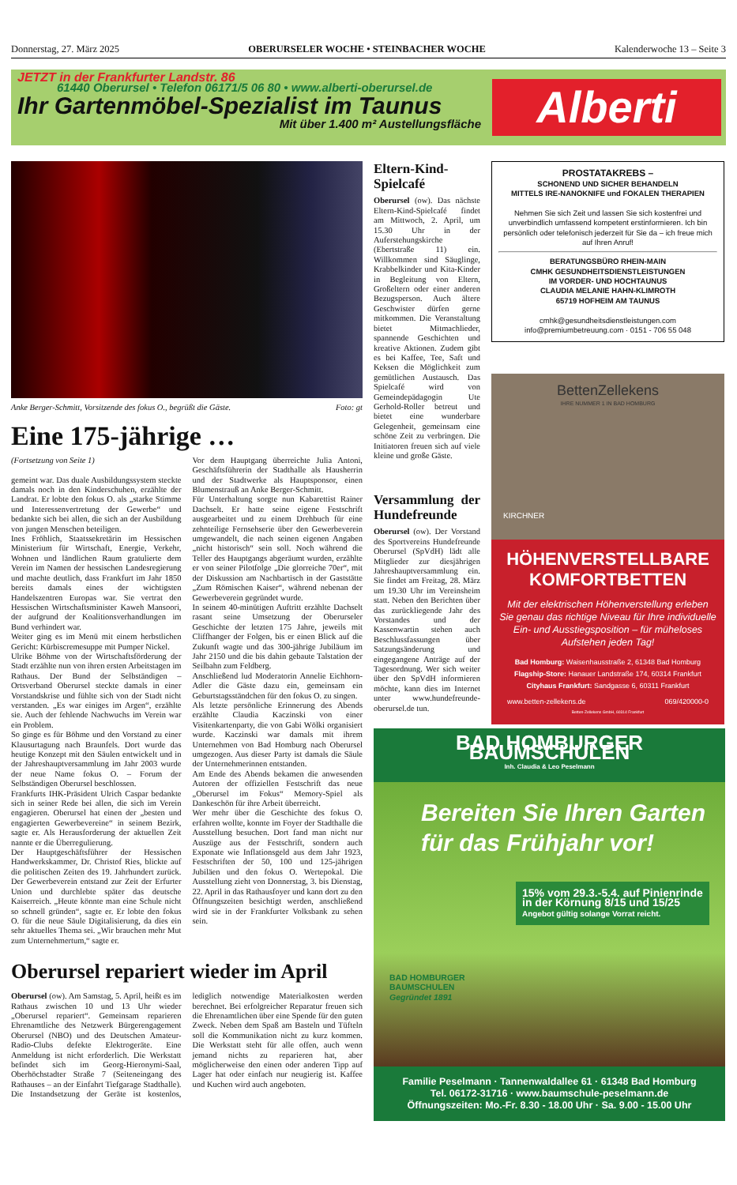Donnerstag, 27. März 2025 OBERURSELER WOCHE • STEINBACHER WOCHE Kalenderwoche 13 – Seite 3
JETZT in der Frankfurter Landstr. 86
61440 Oberursel • Telefon 06171/5 06 80 • www.alberti-oberursel.de
Ihr Gartenmöbel-Spezialist im Taunus
Mit über 1.400 m² Austellungsfläche
Alberti
Anke Berger-Schmitt, Vorsitzende des fokus O., begrüßt die Gäste. Foto: gt
Eine 175-jährige …
(Fortsetzung von Seite 1)
gemeint war. Das duale Ausbildungssystem steckte damals noch in den Kinderschuhen, erzählte der Landrat. Er lobte den fokus O. als „starke Stimme und Interessenvertretung der Gewerbe“ und bedankte sich bei allen, die sich an der Ausbildung von jungen Menschen beteiligen.
Ines Fröhlich, Staatssekretärin im Hessischen Ministerium für Wirtschaft, Energie, Verkehr, Wohnen und ländlichen Raum gratulierte dem Verein im Namen der hessischen Landesregierung und machte deutlich, dass Frankfurt im Jahr 1850 bereits damals eines der wichtigsten Handelszentren Europas war. Sie vertrat den Hessischen Wirtschaftsminister Kaweh Mansoori, der aufgrund der Koalitionsverhandlungen im Bund verhindert war.
Weiter ging es im Menü mit einem herbstlichen Gericht: Kürbiscremesuppe mit Pumper Nickel.
Ulrike Böhme von der Wirtschaftsförderung der Stadt erzählte nun von ihren ersten Arbeitstagen im Rathaus. Der Bund der Selbständigen – Ortsverband Oberursel steckte damals in einer Vorstandskrise und fühlte sich von der Stadt nicht verstanden. „Es war einiges im Argen“, erzählte sie. Auch der fehlende Nachwuchs im Verein war ein Problem.
So ginge es für Böhme und den Vorstand zu einer Klausurtagung nach Braunfels. Dort wurde das heutige Konzept mit den Säulen entwickelt und in der Jahreshauptversammlung im Jahr 2003 wurde der neue Name fokus O. – Forum der Selbständigen Oberursel beschlossen.
Frankfurts IHK-Präsident Ulrich Caspar bedankte sich in seiner Rede bei allen, die sich im Verein engagieren. Oberursel hat einen der „besten und engagierten Gewerbevereine“ in seinem Bezirk, sagte er. Als Herausforderung der aktuellen Zeit nannte er die Überregulierung.
Der Hauptgeschäftsführer der Hessischen Handwerkskammer, Dr. Christof Ries, blickte auf die politischen Zeiten des 19. Jahrhundert zurück. Der Gewerbeverein entstand zur Zeit der Erfurter Union und durchlebte später das deutsche Kaiserreich. „Heute könnte man eine Schule nicht so schnell gründen“, sagte er. Er lobte den fokus O. für die neue Säule Digitalisierung, da dies ein sehr aktuelles Thema sei. „Wir brauchen mehr Mut zum Unternehmertum,“ sagte er.
Vor dem Hauptgang überreichte Julia Antoni, Geschäftsführerin der Stadthalle als Hausherrin und der Stadtwerke als Hauptsponsor, einen Blumenstrauß an Anke Berger-Schmitt.
Für Unterhaltung sorgte nun Kabarettist Rainer Dachselt. Er hatte seine eigene Festschrift ausgearbeitet und zu einem Drehbuch für eine zehnteilige Fernsehserie über den Gewerbeverein umgewandelt, die nach seinen eigenen Angaben „nicht historisch“ sein soll. Noch während die Teller des Hauptgangs abgeräumt wurden, erzählte er von seiner Pilotfolge „Die glorreiche 70er“, mit der Diskussion am Nachbartisch in der Gaststätte „Zum Römischen Kaiser“, während nebenan der Gewerbeverein gegründet wurde.
In seinem 40-minütigen Auftritt erzählte Dachselt rasant seine Umsetzung der Oberurseler Geschichte der letzten 175 Jahre, jeweils mit Cliffhanger der Folgen, bis er einen Blick auf die Zukunft wagte und das 300-jährige Jubiläum im Jahr 2150 und die bis dahin gebaute Talstation der Seilbahn zum Feldberg.
Anschließend lud Moderatorin Annelie Eichhorn-Adler die Gäste dazu ein, gemeinsam ein Geburtstagsständchen für den fokus O. zu singen.
Als letzte persönliche Erinnerung des Abends erzählte Claudia Kaczinski von einer Visitenkartenparty, die von Gabi Wölki organisiert wurde. Kaczinski war damals mit ihrem Unternehmen von Bad Homburg nach Oberursel umgezogen. Aus dieser Party ist damals die Säule der Unternehmerinnen entstanden.
Am Ende des Abends bekamen die anwesenden Autoren der offiziellen Festschrift das neue „Oberursel im Fokus“ Memory-Spiel als Dankeschön für ihre Arbeit überreicht.
Wer mehr über die Geschichte des fokus O. erfahren wollte, konnte im Foyer der Stadthalle die Ausstellung besuchen. Dort fand man nicht nur Auszüge aus der Festschrift, sondern auch Exponate wie Inflationsgeld aus dem Jahr 1923, Festschriften der 50, 100 und 125-jährigen Jubiläen und den fokus O. Wertepokal. Die Ausstellung zieht von Donnerstag, 3. bis Dienstag, 22. April in das Rathausfoyer und kann dort zu den Öffnungszeiten besichtigt werden, anschließend wird sie in der Frankfurter Volksbank zu sehen sein.
Oberursel repariert wieder im April
Oberursel (ow). Am Samstag, 5. April, heißt es im Rathaus zwischen 10 und 13 Uhr wieder „Oberursel repariert“. Gemeinsam reparieren Ehrenamtliche des Netzwerk Bürgerengagement Oberursel (NBO) und des Deutschen Amateur-Radio-Clubs defekte Elektrogeräte. Eine Anmeldung ist nicht erforderlich. Die Werkstatt befindet sich im Georg-Hieronymi-Saal, Oberhöchstadter Straße 7 (Seiteneingang des Rathauses – an der Einfahrt Tiefgarage Stadthalle). Die Instandsetzung der Geräte ist kostenlos, lediglich notwendige Materialkosten werden berechnet. Bei erfolgreicher Reparatur freuen sich die Ehrenamtlichen über eine Spende für den guten Zweck. Neben dem Spaß am Basteln und Tüfteln soll die Kommunikation nicht zu kurz kommen. Die Werkstatt steht für alle offen, auch wenn jemand nichts zu reparieren hat, aber möglicherweise den einen oder anderen Tipp auf Lager hat oder einfach nur neugierig ist. Kaffee und Kuchen wird auch angeboten.
Eltern-Kind-Spielcafé
Oberursel (ow). Das nächste Eltern-Kind-Spielcafé findet am Mittwoch, 2. April, um 15.30 Uhr in der Auferstehungskirche (Ebertstraße 11) ein. Willkommen sind Säuglinge, Krabbelkinder und Kita-Kinder in Begleitung von Eltern, Großeltern oder einer anderen Bezugsperson. Auch ältere Geschwister dürfen gerne mitkommen. Die Veranstaltung bietet Mitmachlieder, spannende Geschichten und kreative Aktionen. Zudem gibt es bei Kaffee, Tee, Saft und Keksen die Möglichkeit zum gemütlichen Austausch. Das Spielcafé wird von Gemeindepädagogin Ute Gerhold-Roller betreut und bietet eine wunderbare Gelegenheit, gemeinsam eine schöne Zeit zu verbringen. Die Initiatoren freuen sich auf viele kleine und große Gäste.
Versammlung der Hundefreunde
Oberursel (ow). Der Vorstand des Sportvereins Hundefreunde Oberursel (SpVdH) lädt alle Mitglieder zur diesjährigen Jahreshauptversammlung ein. Sie findet am Freitag, 28. März um 19.30 Uhr im Vereinsheim statt. Neben den Berichten über das zurückliegende Jahr des Vorstandes und der Kassenwartin stehen auch Beschlussfassungen über Satzungsänderung und eingegangene Anträge auf der Tagesordnung. Wer sich weiter über den SpVdH informieren möchte, kann dies im Internet unter www.hundefreunde-oberursel.de tun.
PROSTATAKREBS –
SCHONEND UND SICHER BEHANDELN
MITTELS IRE-NANOKNIFE und FOKALEN THERAPIEN
Nehmen Sie sich Zeit und lassen Sie sich kostenfrei und unverbindlich umfassend kompetent erstinformieren. Ich bin persönlich oder telefonisch jederzeit für Sie da – ich freue mich auf Ihren Anruf!
BERATUNGSBÜRO RHEIN-MAIN
CMHK GESUNDHEITSDIENSTLEISTUNGEN
IM VORDER- UND HOCHTAUNUS
CLAUDIA MELANIE HAHN-KLIMROTH
65719 HOFHEIM AM TAUNUS
cmhk@gesundheitsdienstleistungen.com
info@premiumbetreuung.com · 0151 - 706 55 048
BettenZellekens
IHRE NUMMER 1 IN BAD HOMBURG
KIRCHNER
HÖHENVERSTELLBARE
KOMFORTBETTEN
Mit der elektrischen Höhenverstellung erleben Sie genau das richtige Niveau für Ihre individuelle Ein- und Ausstiegsposition – für müheloses Aufstehen jeden Tag!
Bad Homburg: Waisenhausstraße 2, 61348 Bad Homburg
Flagship-Store: Hanauer Landstraße 174, 60314 Frankfurt
Cityhaus Frankfurt: Sandgasse 6, 60311 Frankfurt
www.betten-zellekens.de 069/420000-0
Betten-Zellekens GmbH, 60314 Frankfurt
BAD HOMBURGER BAUMSCHULEN
Inh. Claudia & Leo Peselmann
Bereiten Sie Ihren Garten für das Frühjahr vor!
15% vom 29.3.-5.4. auf Pinienrinde in der Körnung 8/15 und 15/25
Angebot gültig solange Vorrat reicht.
BAD HOMBURGER
BAUMSCHULEN
Gegründet 1891
Familie Peselmann · Tannenwaldallee 61 · 61348 Bad Homburg
Tel. 06172-31716 · www.baumschule-peselmann.de
Öffnungszeiten: Mo.-Fr. 8.30 - 18.00 Uhr · Sa. 9.00 - 15.00 Uhr